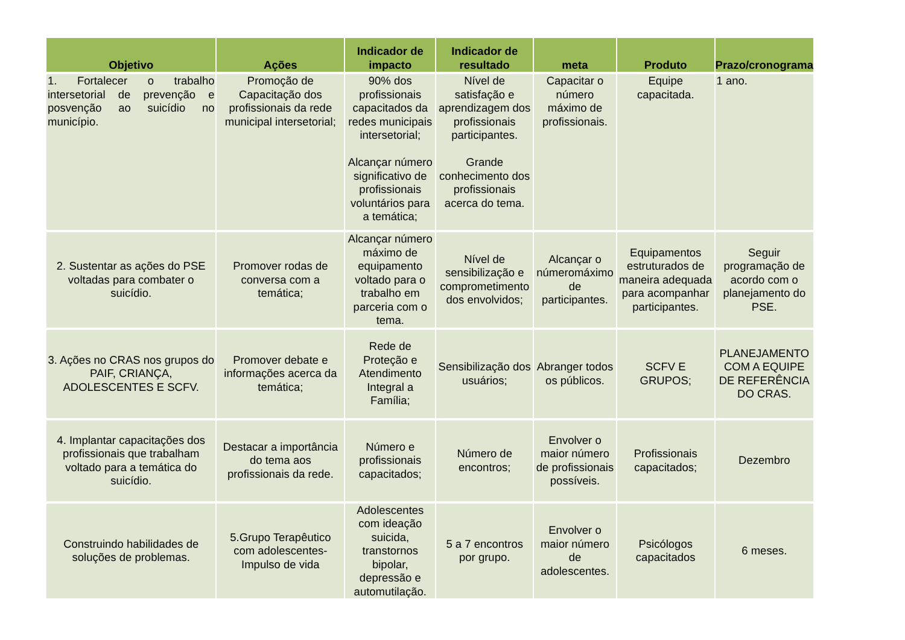| Objetivo | Ações | Indicador de impacto | Indicador de resultado | meta | Produto | Prazo/cronograma |
| --- | --- | --- | --- | --- | --- | --- |
| 1. Fortalecer o trabalho intersetorial de prevenção e posvenção ao suicídio no município. | Promoção de Capacitação dos profissionais da rede municipal intersetorial; | 90% dos profissionais capacitados da redes municipais intersetorial; Alcançar número significativo de profissionais voluntários para a temática; | Nível de satisfação e aprendizagem dos profissionais participantes. Grande conhecimento dos profissionais acerca do tema. | Capacitar o número máximo de profissionais. | Equipe capacitada. | 1 ano. |
| 2. Sustentar as ações do PSE voltadas para combater o suicídio. | Promover rodas de conversa com a temática; | Alcançar número máximo de equipamento voltado para o trabalho em parceria com o tema. | Nível de sensibilização e comprometimento dos envolvidos; | Alcançar o númeromáximo de participantes. | Equipamentos estruturados de maneira adequada para acompanhar participantes. | Seguir programação de acordo com o planejamento do PSE. |
| 3. Ações no CRAS nos grupos do PAIF, CRIANÇA, ADOLESCENTES E SCFV. | Promover debate e informações acerca da temática; | Rede de Proteção e Atendimento Integral a Família; | Sensibilização dos usuários; | Abranger todos os públicos. | SCFV E GRUPOS; | PLANEJAMENTO COM A EQUIPE DE REFERÊNCIA DO CRAS. |
| 4. Implantar capacitações dos profissionais que trabalham voltado para a temática do suicídio. | Destacar a importância do tema aos profissionais da rede. | Número e profissionais capacitados; | Número de encontros; | Envolver o maior número de profissionais possíveis. | Profissionais capacitados; | Dezembro |
| Construindo habilidades de soluções de problemas. | 5.Grupo Terapêutico com adolescentes- Impulso de vida | Adolescentes com ideação suicida, transtornos bipolar, depressão e automutilação. | 5 a 7 encontros por grupo. | Envolver o maior número de adolescentes. | Psicólogos capacitados | 6 meses. |